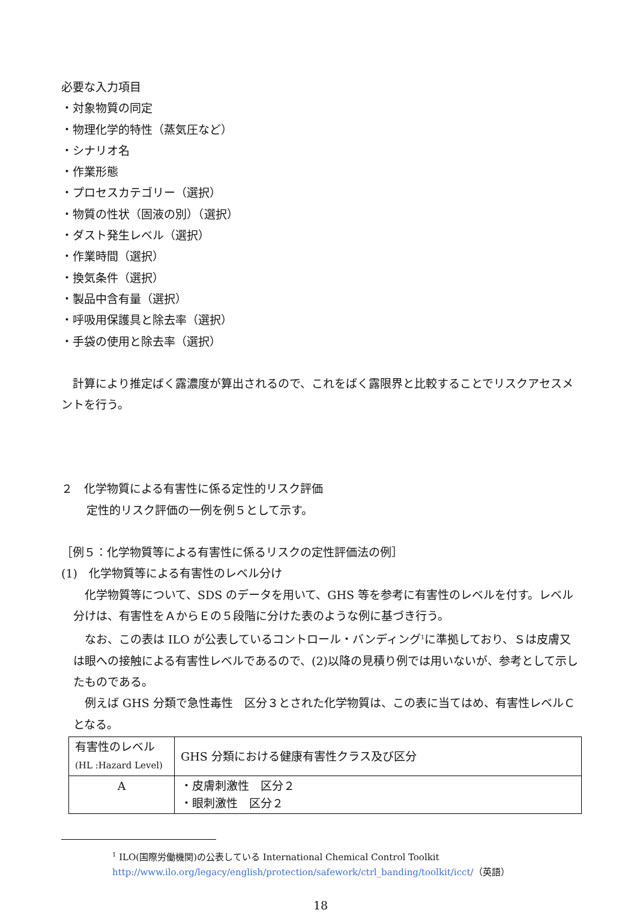必要な入力項目
・対象物質の同定
・物理化学的特性（蒸気圧など）
・シナリオ名
・作業形態
・プロセスカテゴリー（選択）
・物質の性状（固液の別）（選択）
・ダスト発生レベル（選択）
・作業時間（選択）
・換気条件（選択）
・製品中含有量（選択）
・呼吸用保護具と除去率（選択）
・手袋の使用と除去率（選択）
　計算により推定ばく露濃度が算出されるので、これをばく露限界と比較することでリスクアセスメントを行う。
２　化学物質による有害性に係る定性的リスク評価
定性的リスク評価の一例を例５として示す。
［例５：化学物質等による有害性に係るリスクの定性評価法の例］
(1)　化学物質等による有害性のレベル分け
　化学物質等について、SDS のデータを用いて、GHS 等を参考に有害性のレベルを付す。レベル分けは、有害性をＡからＥの５段階に分けた表のような例に基づき行う。
　なお、この表は ILO が公表しているコントロール・バンディング<sup>1</sup>に準拠しており、Ｓは皮膚又は眼への接触による有害性レベルであるので、(2)以降の見積り例では用いないが、参考として示したものである。
　例えば GHS 分類で急性毒性　区分３とされた化学物質は、この表に当てはめ、有害性レベルＣとなる。
| 有害性のレベル (HL :Hazard Level) | GHS 分類における健康有害性クラス及び区分 |
| A | ・皮膚刺激性 区分２ ・眼刺激性 区分２ |
<sup>1</sup> ILO(国際労働機関)の公表している International Chemical Control Toolkit
http://www.ilo.org/legacy/english/protection/safework/ctrl_banding/toolkit/icct/（英語）
18